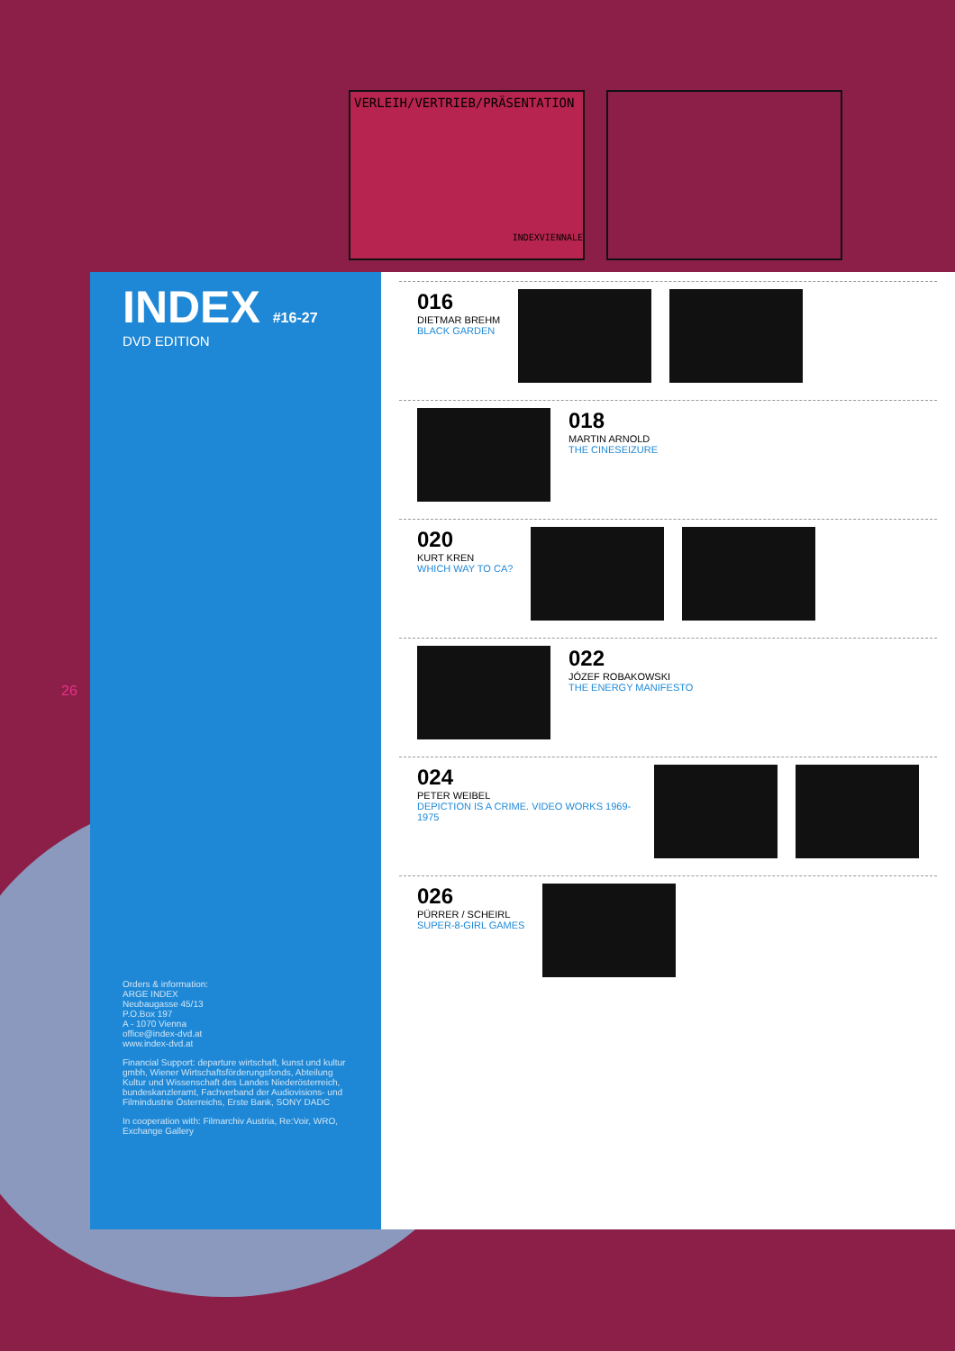VERLEIH/VERTRIEB/PRÄSENTATION
INDEXVIENNALE
26
INDEX #16-27
DVD EDITION
Orders & information:
ARGE INDEX
Neubaugasse 45/13
P.O.Box 197
A - 1070 Vienna
office@index-dvd.at
www.index-dvd.at
Financial Support: departure wirtschaft, kunst und kultur gmbh, Wiener Wirtschaftsförderungsfonds, Abteilung Kultur und Wissenschaft des Landes Niederösterreich, bundeskanzleramt, Fachverband der Audiovisions- und Filmindustrie Österreichs, Erste Bank, SONY DADC
In cooperation with: Filmarchiv Austria, Re:Voir, WRO, Exchange Gallery
016
DIETMAR BREHM
BLACK GARDEN
018
MARTIN ARNOLD
THE CINESEIZURE
020
KURT KREN
WHICH WAY TO CA?
022
JÓZEF ROBAKOWSKI
THE ENERGY MANIFESTO
024
PETER WEIBEL
DEPICTION IS A CRIME. VIDEO WORKS 1969-1975
026
PÜRRER / SCHEIRL
SUPER-8-GIRL GAMES